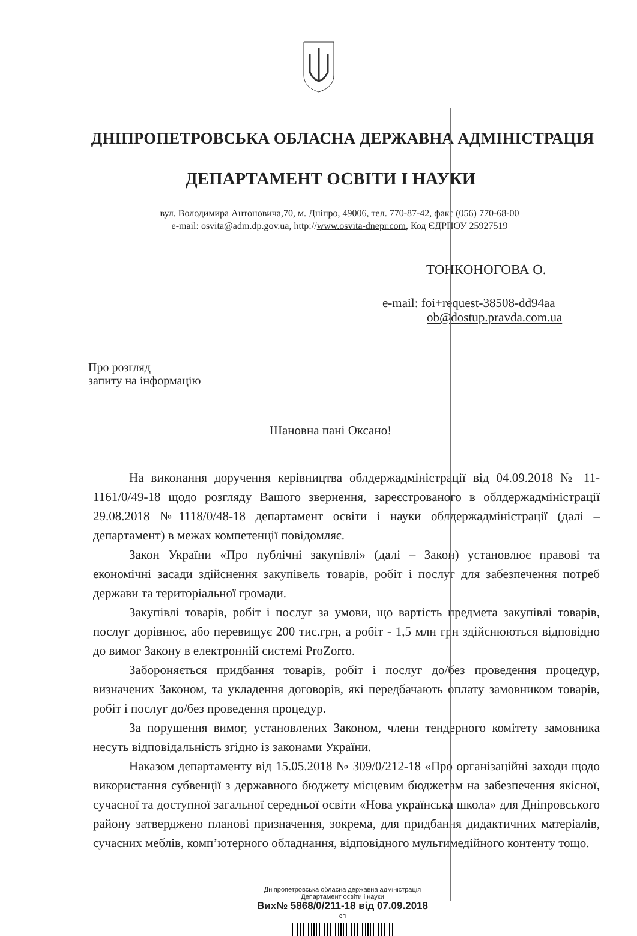ДНІПРОПЕТРОВСЬКА ОБЛАСНА ДЕРЖАВНА АДМІНІСТРАЦІЯ
ДЕПАРТАМЕНТ ОСВІТИ І НАУКИ
вул. Володимира Антоновича,70, м. Дніпро, 49006, тел. 770-87-42, факс (056) 770-68-00
e-mail: osvita@adm.dp.gov.ua, http://www.osvita-dnepr.com, Код ЄДРПОУ 25927519
ТОНКОНОГОВА О.
e-mail: foi+request-38508-dd94aa
ob@dostup.pravda.com.ua
Про розгляд
запиту на інформацію
Шановна пані Оксано!
На виконання доручення керівництва облдержадміністрації від 04.09.2018 № 11-1161/0/49-18 щодо розгляду Вашого звернення, зареєстрованого в облдержадміністрації 29.08.2018 №1118/0/48-18 департамент освіти і науки облдержадміністрації (далі – департамент) в межах компетенції повідомляє.
Закон України «Про публічні закупівлі» (далі – Закон) установлює правові та економічні засади здійснення закупівель товарів, робіт і послуг для забезпечення потреб держави та територіальної громади.
Закупівлі товарів, робіт і послуг за умови, що вартість предмета закупівлі товарів, послуг дорівнює, або перевищує 200 тис.грн, а робіт - 1,5 млн грн здійснюються відповідно до вимог Закону в електронній системі ProZorro.
Забороняється придбання товарів, робіт і послуг до/без проведення процедур, визначених Законом, та укладення договорів, які передбачають оплату замовником товарів, робіт і послуг до/без проведення процедур.
За порушення вимог, установлених Законом, члени тендерного комітету замовника несуть відповідальність згідно із законами України.
Наказом департаменту від 15.05.2018 № 309/0/212-18 «Про організаційні заходи щодо використання субвенції з державного бюджету місцевим бюджетам на забезпечення якісної, сучасної та доступної загальної середньої освіти «Нова українська школа» для Дніпровського району затверджено планові призначення, зокрема, для придбання дидактичних матеріалів, сучасних меблів, комп’ютерного обладнання, відповідного мультимедійного контенту тощо.
Дніпропетровська обласна державна адміністрація
Департамент освіти і науки
Вих№ 5868/0/211-18 від 07.09.2018
сп